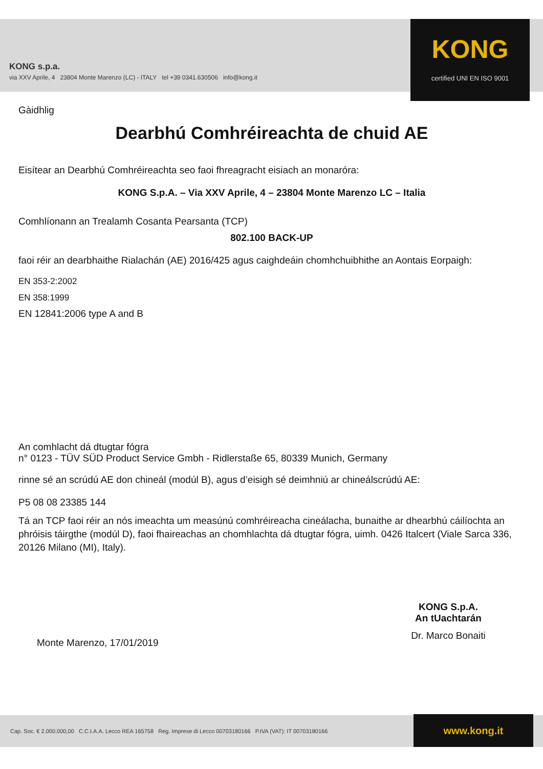KONG s.p.a.
via XXV Aprile, 4 23804 Monte Marenzo (LC) - ITALY tel +39 0341.630506 info@kong.it
KONG
certified UNI EN ISO 9001
Gàidhlig
Dearbhú Comhréireachta de chuid AE
Eisítear an Dearbhú Comhréireachta seo faoi fhreagracht eisiach an monaróra:
KONG S.p.A. – Via XXV Aprile, 4 – 23804 Monte Marenzo LC – Italia
Comhlíonann an Trealamh Cosanta Pearsanta (TCP)
802.100 BACK-UP
faoi réir an dearbhaithe Rialachán (AE) 2016/425 agus caighdeáin chomhchuibhithe an Aontais Eorpaigh:
EN 353-2:2002
EN 358:1999
EN 12841:2006 type A and B
An comhlacht dá dtugtar fógra
n° 0123 - TÜV SÜD Product Service Gmbh - Ridlerstaße 65, 80339 Munich, Germany
rinne sé an scrúdú AE don chineál (modúl B), agus d’eisigh sé deimhniú ar chineálscrúdú AE:
P5 08 08 23385 144
Tá an TCP faoi réir an nós imeachta um measúnú comhréireacha cineálacha, bunaithe ar dhearbhú cáilíochta an phróisis táirgthe (modúl D), faoi fhaireachas an chomhlachta dá dtugtar fógra, uimh. 0426 Italcert (Viale Sarca 336, 20126 Milano (MI), Italy).
Monte Marenzo, 17/01/2019
KONG S.p.A.
An tUachtarán
Dr. Marco Bonaiti
Cap. Soc. € 2.000.000,00 C.C.I.A.A. Lecco REA 165758 Reg. Imprese di Lecco 00703180166 P.IVA (VAT): IT 00703180166
www.kong.it